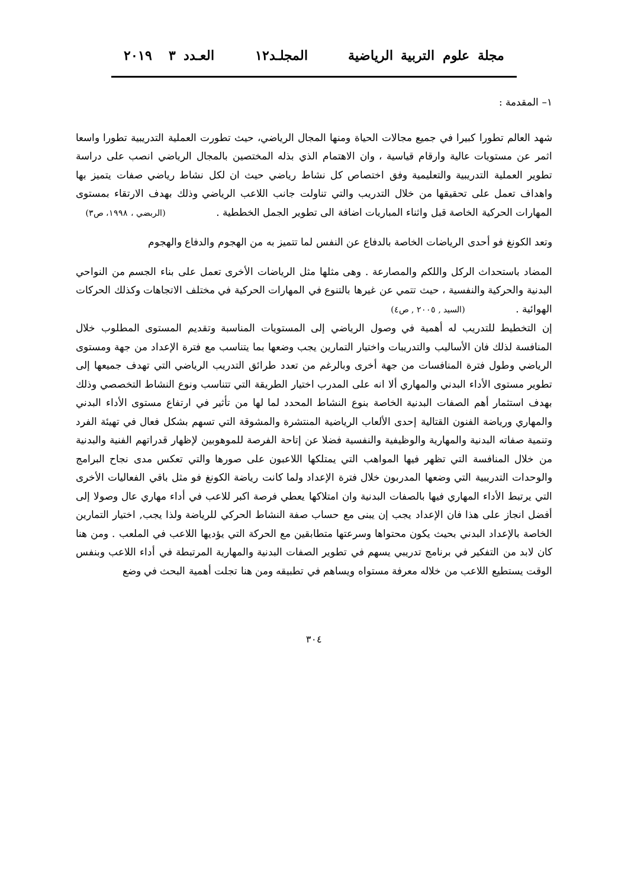مجلة علوم التربية الرياضية المجلـد١٢ العـدد ٣ ٢٠١٩
١– المقدمة :
شهد العالم تطورا كبيرا في جميع مجالات الحياة ومنها المجال الرياضي، حيث تطورت العملية التدريبية تطورا واسعا اثمر عن مستويات عالية وارقام قياسية ، وان الاهتمام الذي بذله المختصين بالمجال الرياضي انصب على دراسة تطوير العملية التدريبية والتعليمية وفق اختصاص كل نشاط رياضي حيث ان لكل نشاط رياضي صفات يتميز بها واهداف تعمل على تحقيقها من خلال التدريب والتي تناولت جانب اللاعب الرياضي وذلك بهدف الارتقاء بمستوى المهارات الحركية الخاصة قبل واثناء المباريات اضافة الى تطوير الجمل الخططية . (الربضي ، ١٩٩٨، ص٣)
وتعد الكونغ فو أحدى الرياضات الخاصة بالدفاع عن النفس لما تتميز به من الهجوم والدفاع والهجوم
المضاد باستحداث الركل واللكم والمصارعة . وهى مثلها مثل الرياضات الأخرى تعمل على بناء الجسم من النواحي البدنية والحركية والنفسية ، حيث تتمي عن غيرها بالتنوع في المهارات الحركية في مختلف الاتجاهات وكذلك الحركات الهوائية . (السيد , ٢٠٠٥ , ص٤)
إن التخطيط للتدريب له أهمية في وصول الرياضي إلى المستويات المناسبة وتقديم المستوى المطلوب خلال المنافسة لذلك فان الأساليب والتدريبات واختيار التمارين يجب وضعها بما يتناسب مع فترة الإعداد من جهة ومستوى الرياضي وطول فترة المنافسات من جهة أخرى وبالرغم من تعدد طرائق التدريب الرياضي التي تهدف جميعها إلى تطوير مستوى الأداء البدني والمهاري ألا انه على المدرب اختيار الطريقة التي تتناسب ونوع النشاط التخصصي وذلك بهدف استثمار أهم الصفات البدنية الخاصة بنوع النشاط المحدد لما لها من تأثير في ارتفاع مستوى الأداء البدني والمهاري ورياضة الفنون القتالية إحدى الألعاب الرياضية المنتشرة والمشوقة التي تسهم بشكل فعال في تهيئة الفرد وتنمية صفاته البدنية والمهارية والوظيفية والنفسية فضلا عن إتاحة الفرصة للموهوبين لإظهار قدراتهم الفنية والبدنية من خلال المنافسة التي تظهر فيها المواهب التي يمتلكها اللاعبون على صورها والتي تعكس مدى نجاح البرامج والوحدات التدريبية التي وضعها المدربون خلال فترة الإعداد ولما كانت رياضة الكونغ فو مثل باقي الفعاليات الأخرى التي يرتبط الأداء المهاري فيها بالصفات البدنية وان امتلاكها يعطي فرصة اكبر للاعب في أداء مهاري عال وصولا إلى أفضل انجاز على هذا فان الإعداد يجب إن يبنى مع حساب صفة النشاط الحركي للرياضة ولذا يجب, اختيار التمارين الخاصة بالإعداد البدني بحيث يكون محتواها وسرعتها متطابقين مع الحركة التي يؤديها اللاعب في الملعب . ومن هنا كان لابد من التفكير في برنامج تدريبي يسهم في تطوير الصفات البدنية والمهارية المرتبطة في أداء اللاعب وبنفس الوقت يستطيع اللاعب من خلاله معرفة مستواه ويساهم في تطبيقه ومن هنا تجلت أهمية البحث في وضع
٣٠٤